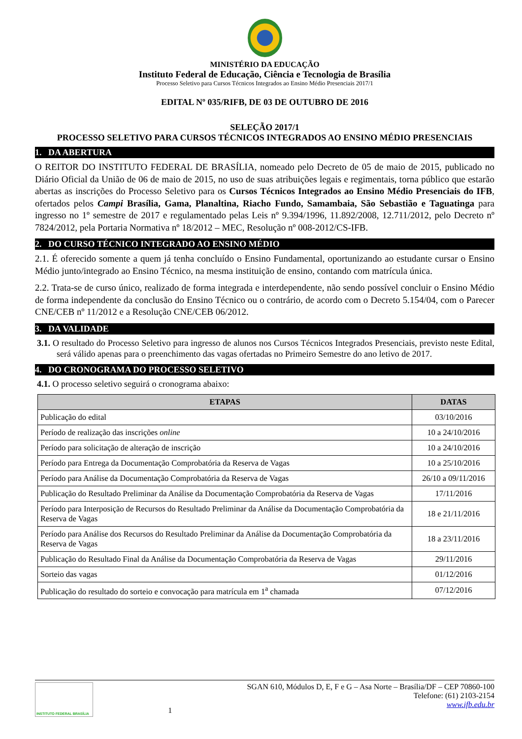MINISTÉRIO DA EDUCAÇÃO
Instituto Federal de Educação, Ciência e Tecnologia de Brasília
Processo Seletivo para Cursos Técnicos Integrados ao Ensino Médio Presenciais 2017/1
EDITAL Nº 035/RIFB, DE 03 DE OUTUBRO DE 2016
SELEÇÃO 2017/1
PROCESSO SELETIVO PARA CURSOS TÉCNICOS INTEGRADOS AO ENSINO MÉDIO PRESENCIAIS
1. DA ABERTURA
O REITOR DO INSTITUTO FEDERAL DE BRASÍLIA, nomeado pelo Decreto de 05 de maio de 2015, publicado no Diário Oficial da União de 06 de maio de 2015, no uso de suas atribuições legais e regimentais, torna público que estarão abertas as inscrições do Processo Seletivo para os Cursos Técnicos Integrados ao Ensino Médio Presenciais do IFB, ofertados pelos Campi Brasília, Gama, Planaltina, Riacho Fundo, Samambaia, São Sebastião e Taguatinga para ingresso no 1º semestre de 2017 e regulamentado pelas Leis nº 9.394/1996, 11.892/2008, 12.711/2012, pelo Decreto nº 7824/2012, pela Portaria Normativa nº 18/2012 – MEC, Resolução nº 008-2012/CS-IFB.
2. DO CURSO TÉCNICO INTEGRADO AO ENSINO MÉDIO
2.1. É oferecido somente a quem já tenha concluído o Ensino Fundamental, oportunizando ao estudante cursar o Ensino Médio junto/integrado ao Ensino Técnico, na mesma instituição de ensino, contando com matrícula única.
2.2. Trata-se de curso único, realizado de forma integrada e interdependente, não sendo possível concluir o Ensino Médio de forma independente da conclusão do Ensino Técnico ou o contrário, de acordo com o Decreto 5.154/04, com o Parecer CNE/CEB nº 11/2012 e a Resolução CNE/CEB 06/2012.
3. DA VALIDADE
3.1. O resultado do Processo Seletivo para ingresso de alunos nos Cursos Técnicos Integrados Presenciais, previsto neste Edital, será válido apenas para o preenchimento das vagas ofertadas no Primeiro Semestre do ano letivo de 2017.
4. DO CRONOGRAMA DO PROCESSO SELETIVO
4.1. O processo seletivo seguirá o cronograma abaixo:
| ETAPAS | DATAS |
| --- | --- |
| Publicação do edital | 03/10/2016 |
| Período de realização das inscrições online | 10 a 24/10/2016 |
| Período para solicitação de alteração de inscrição | 10 a 24/10/2016 |
| Período para Entrega da Documentação Comprobatória da Reserva de Vagas | 10 a 25/10/2016 |
| Período para Análise da Documentação Comprobatória da Reserva de Vagas | 26/10 a 09/11/2016 |
| Publicação do Resultado Preliminar da Análise da Documentação Comprobatória da Reserva de Vagas | 17/11/2016 |
| Período para Interposição de Recursos do Resultado Preliminar da Análise da Documentação Comprobatória da Reserva de Vagas | 18 e 21/11/2016 |
| Período para Análise dos Recursos do Resultado Preliminar da Análise da Documentação Comprobatória da Reserva de Vagas | 18 a 23/11/2016 |
| Publicação do Resultado Final da Análise da Documentação Comprobatória da Reserva de Vagas | 29/11/2016 |
| Sorteio das vagas | 01/12/2016 |
| Publicação do resultado do sorteio e convocação para matrícula em 1<sup>a</sup> chamada | 07/12/2016 |
INSTITUTO FEDERAL BRASÍLIA
1 SGAN 610, Módulos D, E, F e G – Asa Norte – Brasília/DF – CEP 70860-100
Telefone: (61) 2103-2154
www.ifb.edu.br